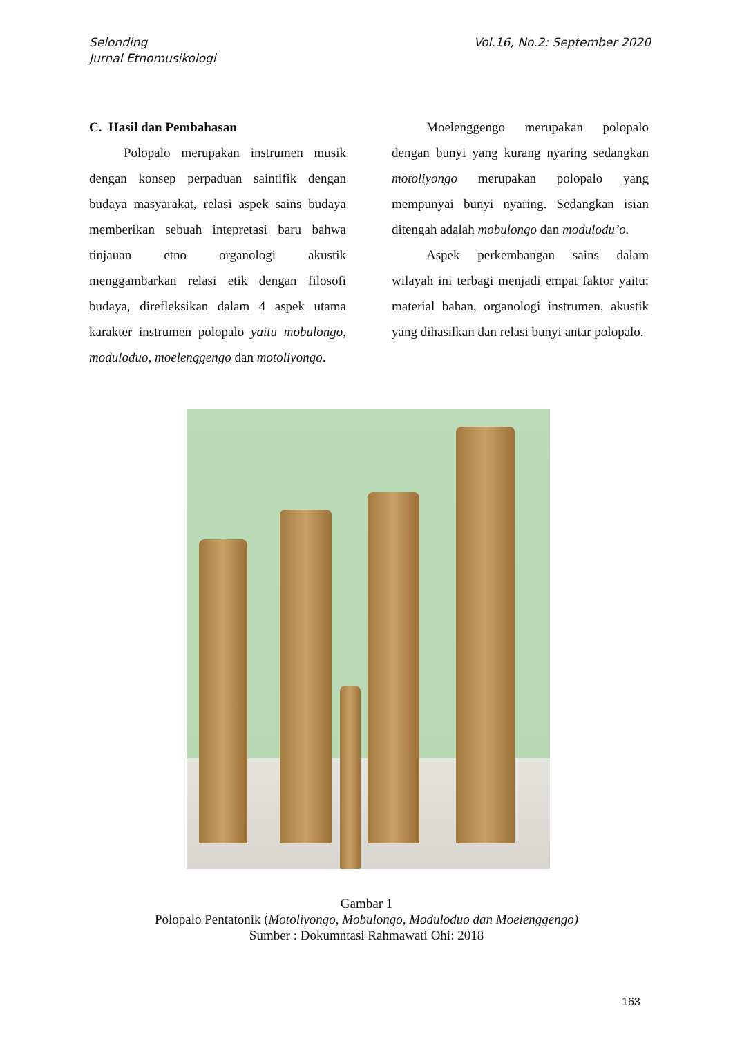Selonding
Jurnal Etnomusikologi
Vol.16, No.2: September 2020
C. Hasil dan Pembahasan
Polopalo merupakan instrumen musik dengan konsep perpaduan saintifik dengan budaya masyarakat, relasi aspek sains budaya memberikan sebuah intepretasi baru bahwa tinjauan etno organologi akustik menggambarkan relasi etik dengan filosofi budaya, direfleksikan dalam 4 aspek utama karakter instrumen polopalo yaitu mobulongo, moduloduo, moelenggengo dan motoliyongo.
Moelenggengo merupakan polopalo dengan bunyi yang kurang nyaring sedangkan motoliyongo merupakan polopalo yang mempunyai bunyi nyaring. Sedangkan isian ditengah adalah mobulongo dan modulodu’o.
Aspek perkembangan sains dalam wilayah ini terbagi menjadi empat faktor yaitu: material bahan, organologi instrumen, akustik yang dihasilkan dan relasi bunyi antar polopalo.
Gambar 1
Polopalo Pentatonik (Motoliyongo, Mobulongo, Moduloduo dan Moelenggengo)
Sumber : Dokumntasi Rahmawati Ohi: 2018
163